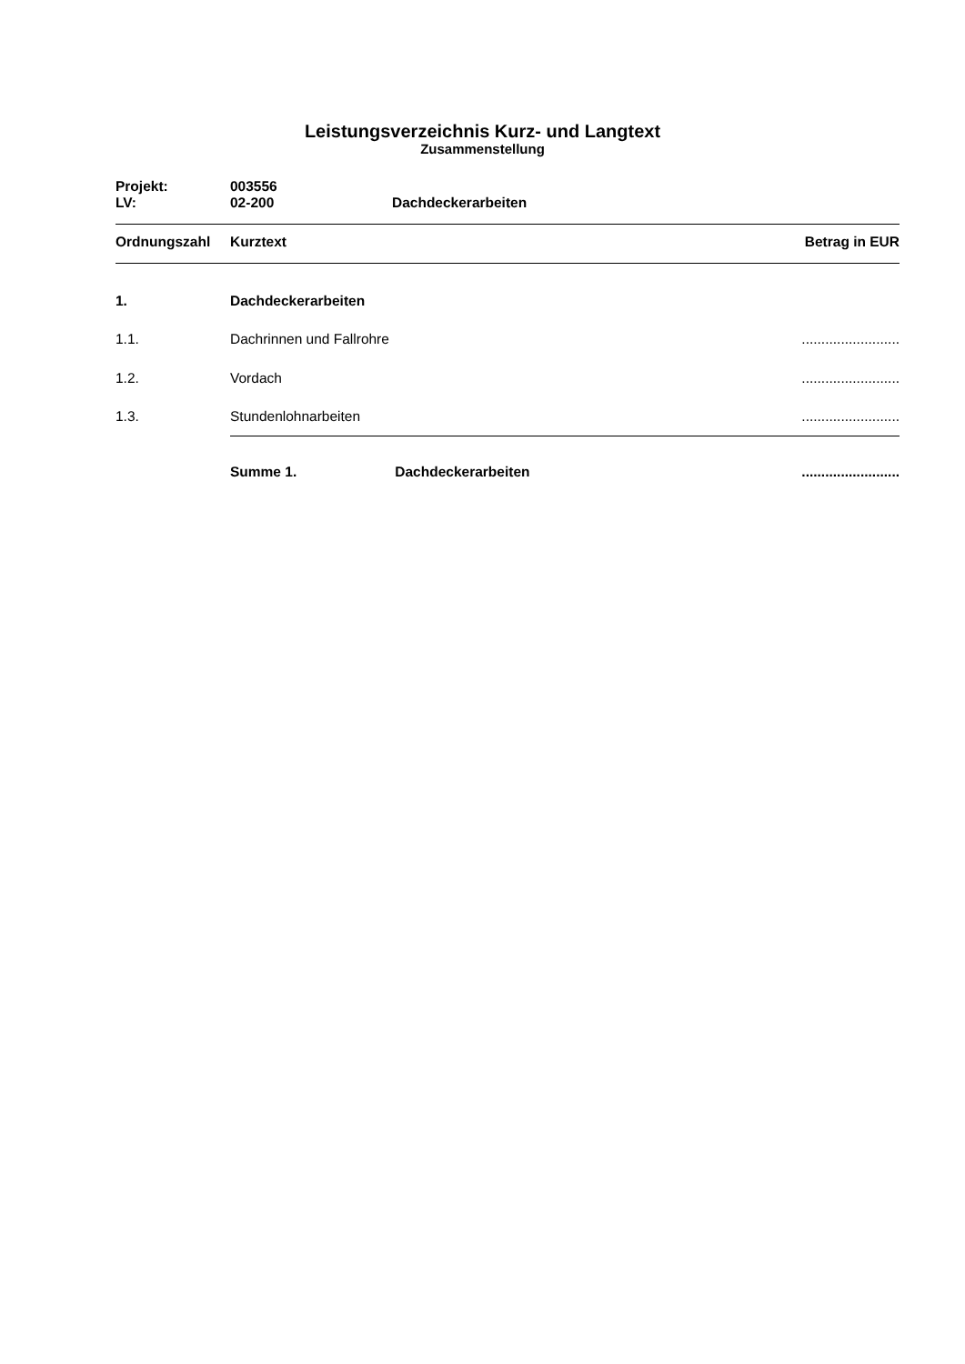Leistungsverzeichnis Kurz- und Langtext
Zusammenstellung
| Projekt: | 003556 | |
| LV: | 02-200 | Dachdeckerarbeiten |
| Ordnungszahl | Kurztext | Betrag in EUR |
| --- | --- | --- |
| 1. | Dachdeckerarbeiten | |
| 1.1. | Dachrinnen und Fallrohre | ......................... |
| 1.2. | Vordach | ......................... |
| 1.3. | Stundenlohnarbeiten | ......................... |
| | Summe 1. Dachdeckerarbeiten | ......................... |